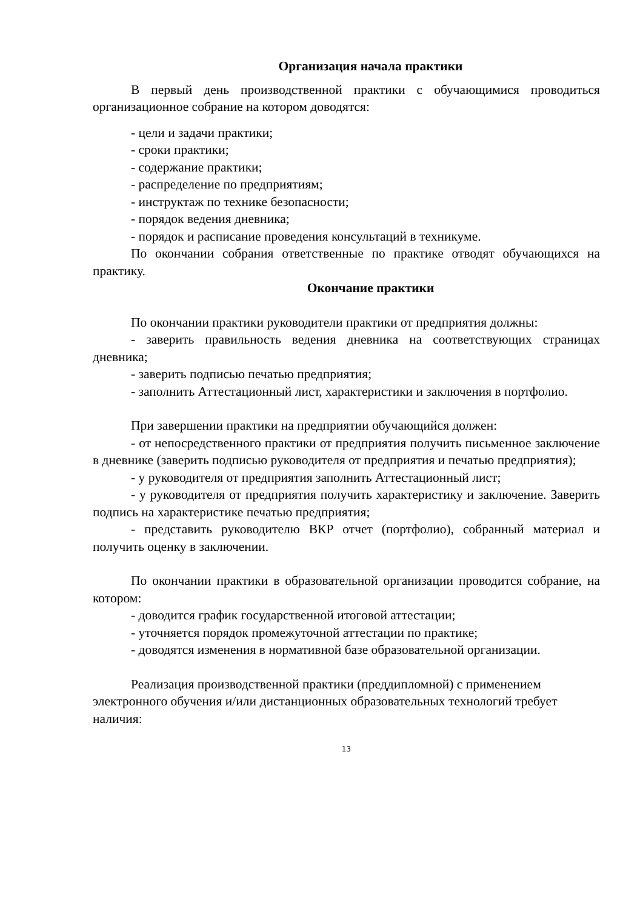Организация начала практики
В первый день производственной практики с обучающимися проводиться организационное собрание на котором доводятся:
- цели и задачи практики;
- сроки практики;
- содержание практики;
- распределение по предприятиям;
- инструктаж по технике безопасности;
- порядок ведения дневника;
- порядок и расписание проведения консультаций в техникуме.
По окончании собрания ответственные по практике отводят обучающихся на практику.
Окончание практики
По окончании практики руководители практики от предприятия должны:
- заверить правильность ведения дневника на соответствующих страницах дневника;
- заверить подписью печатью предприятия;
- заполнить Аттестационный лист, характеристики и заключения в портфолио.
При завершении практики на предприятии обучающийся должен:
- от непосредственного практики от предприятия получить письменное заключение в дневнике (заверить подписью руководителя от предприятия и печатью предприятия);
- у руководителя от предприятия заполнить Аттестационный лист;
- у руководителя от предприятия получить характеристику и заключение. Заверить подпись на характеристике печатью предприятия;
- представить руководителю ВКР отчет (портфолио), собранный материал и получить оценку в заключении.
По окончании практики в образовательной организации проводится собрание, на котором:
- доводится график государственной итоговой аттестации;
- уточняется порядок промежуточной аттестации по практике;
- доводятся изменения в нормативной базе образовательной организации.
Реализация производственной практики (преддипломной) с применением электронного обучения и/или дистанционных образовательных технологий требует наличия:
13